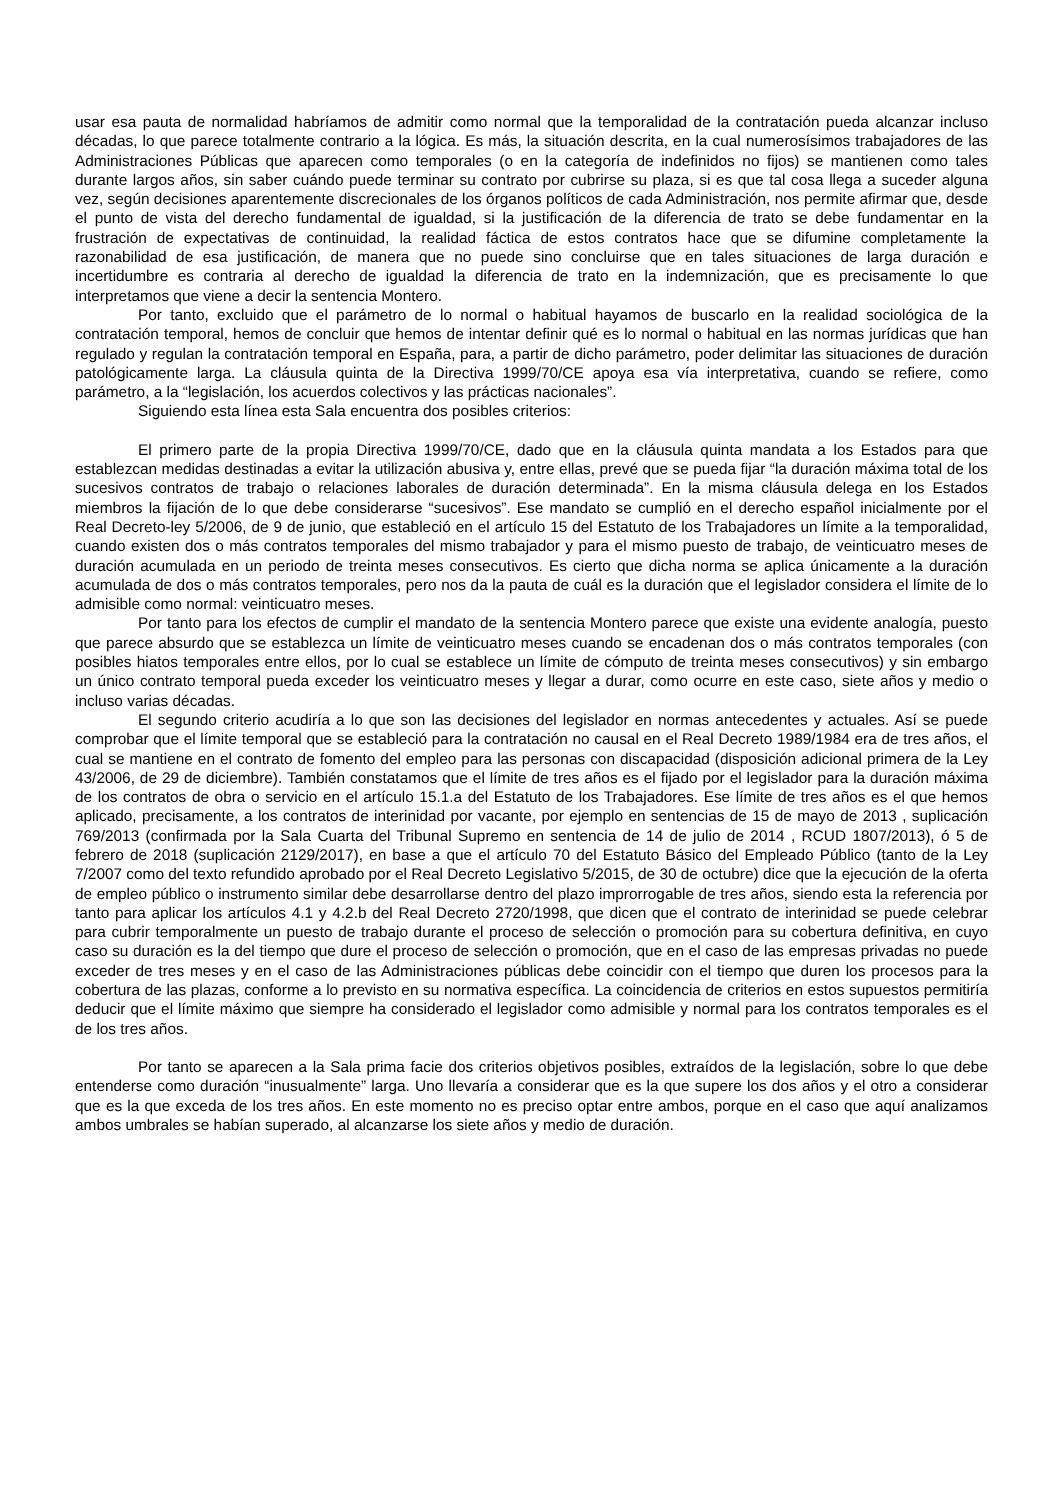usar esa pauta de normalidad habríamos de admitir como normal que la temporalidad de la contratación pueda alcanzar incluso décadas, lo que parece totalmente contrario a la lógica. Es más, la situación descrita, en la cual numerosísimos trabajadores de las Administraciones Públicas que aparecen como temporales (o en la categoría de indefinidos no fijos) se mantienen como tales durante largos años, sin saber cuándo puede terminar su contrato por cubrirse su plaza, si es que tal cosa llega a suceder alguna vez, según decisiones aparentemente discrecionales de los órganos políticos de cada Administración, nos permite afirmar que, desde el punto de vista del derecho fundamental de igualdad, si la justificación de la diferencia de trato se debe fundamentar en la frustración de expectativas de continuidad, la realidad fáctica de estos contratos hace que se difumine completamente la razonabilidad de esa justificación, de manera que no puede sino concluirse que en tales situaciones de larga duración e incertidumbre es contraria al derecho de igualdad la diferencia de trato en la indemnización, que es precisamente lo que interpretamos que viene a decir la sentencia Montero.
Por tanto, excluido que el parámetro de lo normal o habitual hayamos de buscarlo en la realidad sociológica de la contratación temporal, hemos de concluir que hemos de intentar definir qué es lo normal o habitual en las normas jurídicas que han regulado y regulan la contratación temporal en España, para, a partir de dicho parámetro, poder delimitar las situaciones de duración patológicamente larga. La cláusula quinta de la Directiva 1999/70/CE apoya esa vía interpretativa, cuando se refiere, como parámetro, a la “legislación, los acuerdos colectivos y las prácticas nacionales”.
Siguiendo esta línea esta Sala encuentra dos posibles criterios:
El primero parte de la propia Directiva 1999/70/CE, dado que en la cláusula quinta mandata a los Estados para que establezcan medidas destinadas a evitar la utilización abusiva y, entre ellas, prevé que se pueda fijar “la duración máxima total de los sucesivos contratos de trabajo o relaciones laborales de duración determinada”. En la misma cláusula delega en los Estados miembros la fijación de lo que debe considerarse “sucesivos”. Ese mandato se cumplió en el derecho español inicialmente por el Real Decreto-ley 5/2006, de 9 de junio, que estableció en el artículo 15 del Estatuto de los Trabajadores un límite a la temporalidad, cuando existen dos o más contratos temporales del mismo trabajador y para el mismo puesto de trabajo, de veinticuatro meses de duración acumulada en un periodo de treinta meses consecutivos. Es cierto que dicha norma se aplica únicamente a la duración acumulada de dos o más contratos temporales, pero nos da la pauta de cuál es la duración que el legislador considera el límite de lo admisible como normal: veinticuatro meses.
Por tanto para los efectos de cumplir el mandato de la sentencia Montero parece que existe una evidente analogía, puesto que parece absurdo que se establezca un límite de veinticuatro meses cuando se encadenan dos o más contratos temporales (con posibles hiatos temporales entre ellos, por lo cual se establece un límite de cómputo de treinta meses consecutivos) y sin embargo un único contrato temporal pueda exceder los veinticuatro meses y llegar a durar, como ocurre en este caso, siete años y medio o incluso varias décadas.
El segundo criterio acudiría a lo que son las decisiones del legislador en normas antecedentes y actuales. Así se puede comprobar que el límite temporal que se estableció para la contratación no causal en el Real Decreto 1989/1984 era de tres años, el cual se mantiene en el contrato de fomento del empleo para las personas con discapacidad (disposición adicional primera de la Ley 43/2006, de 29 de diciembre). También constatamos que el límite de tres años es el fijado por el legislador para la duración máxima de los contratos de obra o servicio en el artículo 15.1.a del Estatuto de los Trabajadores. Ese límite de tres años es el que hemos aplicado, precisamente, a los contratos de interinidad por vacante, por ejemplo en sentencias de 15 de mayo de 2013 , suplicación 769/2013 (confirmada por la Sala Cuarta del Tribunal Supremo en sentencia de 14 de julio de 2014 , RCUD 1807/2013), ó 5 de febrero de 2018 (suplicación 2129/2017), en base a que el artículo 70 del Estatuto Básico del Empleado Público (tanto de la Ley 7/2007 como del texto refundido aprobado por el Real Decreto Legislativo 5/2015, de 30 de octubre) dice que la ejecución de la oferta de empleo público o instrumento similar debe desarrollarse dentro del plazo improrrogable de tres años, siendo esta la referencia por tanto para aplicar los artículos 4.1 y 4.2.b del Real Decreto 2720/1998, que dicen que el contrato de interinidad se puede celebrar para cubrir temporalmente un puesto de trabajo durante el proceso de selección o promoción para su cobertura definitiva, en cuyo caso su duración es la del tiempo que dure el proceso de selección o promoción, que en el caso de las empresas privadas no puede exceder de tres meses y en el caso de las Administraciones públicas debe coincidir con el tiempo que duren los procesos para la cobertura de las plazas, conforme a lo previsto en su normativa específica. La coincidencia de criterios en estos supuestos permitiría deducir que el límite máximo que siempre ha considerado el legislador como admisible y normal para los contratos temporales es el de los tres años.
Por tanto se aparecen a la Sala prima facie dos criterios objetivos posibles, extraídos de la legislación, sobre lo que debe entenderse como duración “inusualmente” larga. Uno llevaría a considerar que es la que supere los dos años y el otro a considerar que es la que exceda de los tres años. En este momento no es preciso optar entre ambos, porque en el caso que aquí analizamos ambos umbrales se habían superado, al alcanzarse los siete años y medio de duración.